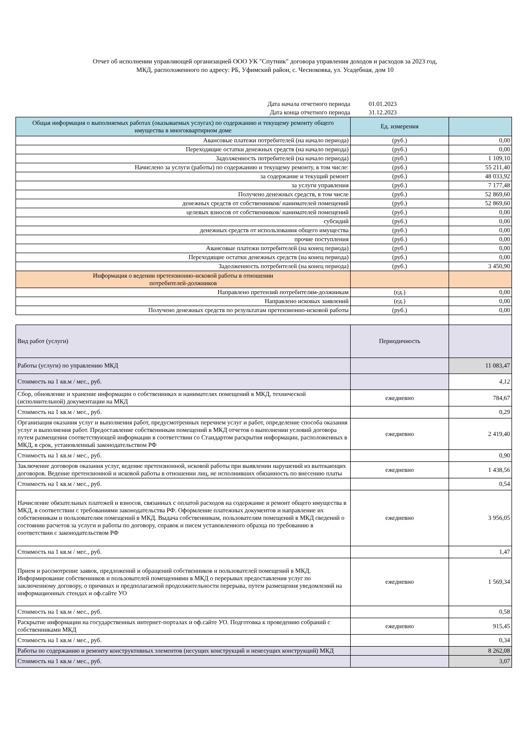Отчет об исполнении управляющей организацией ООО УК "Спутник" договора управления доходов и расходов за 2023 год,
МКД, расположенного по адресу: РБ, Уфимский район, с. Чесноковка, ул. Усадебная, дом 10
| Дата начала отчетного периода | 01.01.2023 |
| Дата конца отчетного периода | 31.12.2023 |
| Общая информация о выполняемых работах (оказываемых услугах) по содержанию и текущему ремонту общего имущества в многоквартирном доме | Ед. измерения | |
| Авансовые платежи потребителей (на начало периода) | (руб.) | 0,00 |
| Переходящие остатки денежных средств (на начало периода) | (руб.) | 0,00 |
| Задолженность потребителей (на начало периода) | (руб.) | 1 109,10 |
| Начислено за услуги (работы) по содержанию и текущему ремонту, в том числе: | (руб.) | 55 211,40 |
| за содержание и текущий ремонт | (руб.) | 48 033,92 |
| за услуги управления | (руб.) | 7 177,48 |
| Получено денежных средств, в том числе | (руб.) | 52 869,60 |
| денежных средств от собственников/ нанимателей помещений | (руб.) | 52 869,60 |
| целевых взносов от собственников/ нанимателей помещений | (руб.) | 0,00 |
| субсидий | (руб.) | 0,00 |
| денежных средств от использования общего имущества | (руб.) | 0,00 |
| прочие поступления | (руб.) | 0,00 |
| Авансовые платежи потребителей (на конец периода) | (руб.) | 0,00 |
| Переходящие остатки денежных средств (на конец периода) | (руб.) | 0,00 |
| Задолженность потребителей (на конец периода) | (руб.) | 3 450,90 |
| Информация о ведении претензионно-исковой работы в отношении потребителей-должников | | |
| Направлено претензий потребителям-должникам | (ед.) | 0,00 |
| Направлено исковых заявлений | (ед.) | 0,00 |
| Получено денежных средств по результатам претензионно-исковой работы | (руб.) | 0,00 |
| Вид работ (услуги) | Периодичность | |
| Работы (услуги) по управлению МКД | | 11 083,47 |
| Стоимость на 1 кв.м / мес., руб. | | 4,12 |
| Сбор, обновление и хранение информации о собственниках и нанимателях помещений в МКД, технической (исполнительной) документации на МКД | ежедневно | 784,67 |
| Стоимость на 1 кв.м / мес., руб. | | 0,29 |
| Организация оказания услуг и выполнения работ, предусмотренных перечнем услуг и работ, определение способа оказания услуг и выполнения работ. Предоставление собственникам помещений в МКД отчетов о выполнении условий договора путем размещения соответствующей информации в соответствии со Стандартом раскрытия информации, расположенных в МКД, в срок, установленный законодательством РФ | ежедневно | 2 419,40 |
| Стоимость на 1 кв.м / мес., руб. | | 0,90 |
| Заключение договоров оказания услуг, ведение претензионной, исковой работы при выявлении нарушений из вытекающих договоров. Ведение претензионной и исковой работы в отношении лиц, не исполнивших обязанность по внесению платы | ежедневно | 1 438,56 |
| Стоимость на 1 кв.м / мес., руб. | | 0,54 |
| Начисление обязательных платежей и взносов, связанных с оплатой расходов на содержание и ремонт общего имущества в МКД, в соответствии с требованиями законодательства РФ. Оформление платежных документов и направление их собственникам и пользователям помещений в МКД. Выдача собственникам, пользователям помещений в МКД сведений о состоянии расчетов за услуги и работы по договору, справок и писем установленного образца по требованию в соответствии с законодательством РФ | ежедневно | 3 956,05 |
| Стоимость на 1 кв.м / мес., руб. | | 1,47 |
| Прием и рассмотрение заявок, предложений и обращений собственников и пользователей помещений в МКД. Информирование собственников и пользователей помещениями в МКД о перерывах предоставления услуг по заключенному договору, о причинах и предполагаемой продолжительности перерыва, путем размещения уведомлений на информационных стендах и оф.сайте УО | ежедневно | 1 569,34 |
| Стоимость на 1 кв.м / мес., руб. | | 0,58 |
| Раскрытие информации на государственных интернет-порталах и оф.сайте УО. Подготовка к проведению собраний с собственниками МКД | ежедневно | 915,45 |
| Стоимость на 1 кв.м / мес., руб. | | 0,34 |
| Работы по содержанию и ремонту конструктивных элементов (несущих конструкций и ненесущих конструкций) МКД | | 8 262,08 |
| Стоимость на 1 кв.м / мес., руб. | | 3,07 |